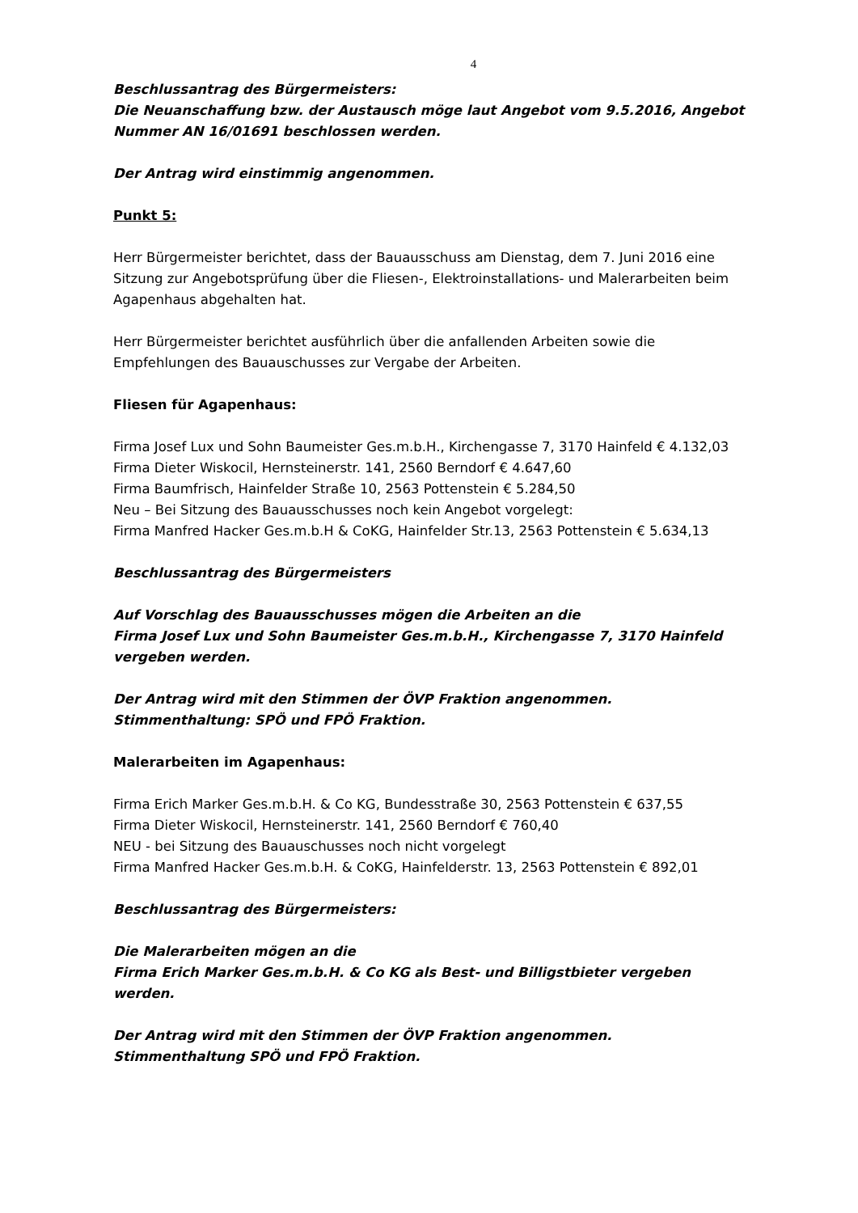4
Beschlussantrag des Bürgermeisters:
Die Neuanschaffung bzw. der Austausch möge laut Angebot vom 9.5.2016, Angebot Nummer AN 16/01691 beschlossen werden.
Der Antrag wird einstimmig angenommen.
Punkt 5:
Herr Bürgermeister berichtet, dass der Bauausschuss am Dienstag, dem 7. Juni 2016 eine Sitzung zur Angebotsprüfung über die Fliesen-, Elektroinstallations- und Malerarbeiten beim Agapenhaus abgehalten hat.
Herr Bürgermeister berichtet ausführlich über die anfallenden Arbeiten sowie die Empfehlungen des Bauauschusses zur Vergabe der Arbeiten.
Fliesen für Agapenhaus:
Firma Josef Lux und Sohn Baumeister Ges.m.b.H., Kirchengasse 7, 3170 Hainfeld € 4.132,03
Firma Dieter Wiskocil, Hernsteinerstr. 141, 2560 Berndorf € 4.647,60
Firma Baumfrisch, Hainfelder Straße 10, 2563 Pottenstein € 5.284,50
Neu – Bei Sitzung des Bauausschusses noch kein Angebot vorgelegt:
Firma Manfred Hacker Ges.m.b.H & CoKG, Hainfelder Str.13, 2563 Pottenstein € 5.634,13
Beschlussantrag des Bürgermeisters
Auf Vorschlag des Bauausschusses mögen die Arbeiten an die
Firma Josef Lux und Sohn Baumeister Ges.m.b.H., Kirchengasse 7, 3170 Hainfeld vergeben werden.
Der Antrag wird mit den Stimmen der ÖVP Fraktion angenommen.
Stimmenthaltung: SPÖ und FPÖ Fraktion.
Malerarbeiten im Agapenhaus:
Firma Erich Marker Ges.m.b.H. & Co KG, Bundesstraße 30, 2563 Pottenstein € 637,55
Firma Dieter Wiskocil, Hernsteinerstr. 141, 2560 Berndorf € 760,40
NEU - bei Sitzung des Bauauschusses noch nicht vorgelegt
Firma Manfred Hacker Ges.m.b.H. & CoKG, Hainfelderstr. 13, 2563 Pottenstein € 892,01
Beschlussantrag des Bürgermeisters:
Die Malerarbeiten mögen an die
Firma Erich Marker Ges.m.b.H. & Co KG als Best- und Billigstbieter vergeben werden.
Der Antrag wird mit den Stimmen der ÖVP Fraktion angenommen.
Stimmenthaltung SPÖ und FPÖ Fraktion.